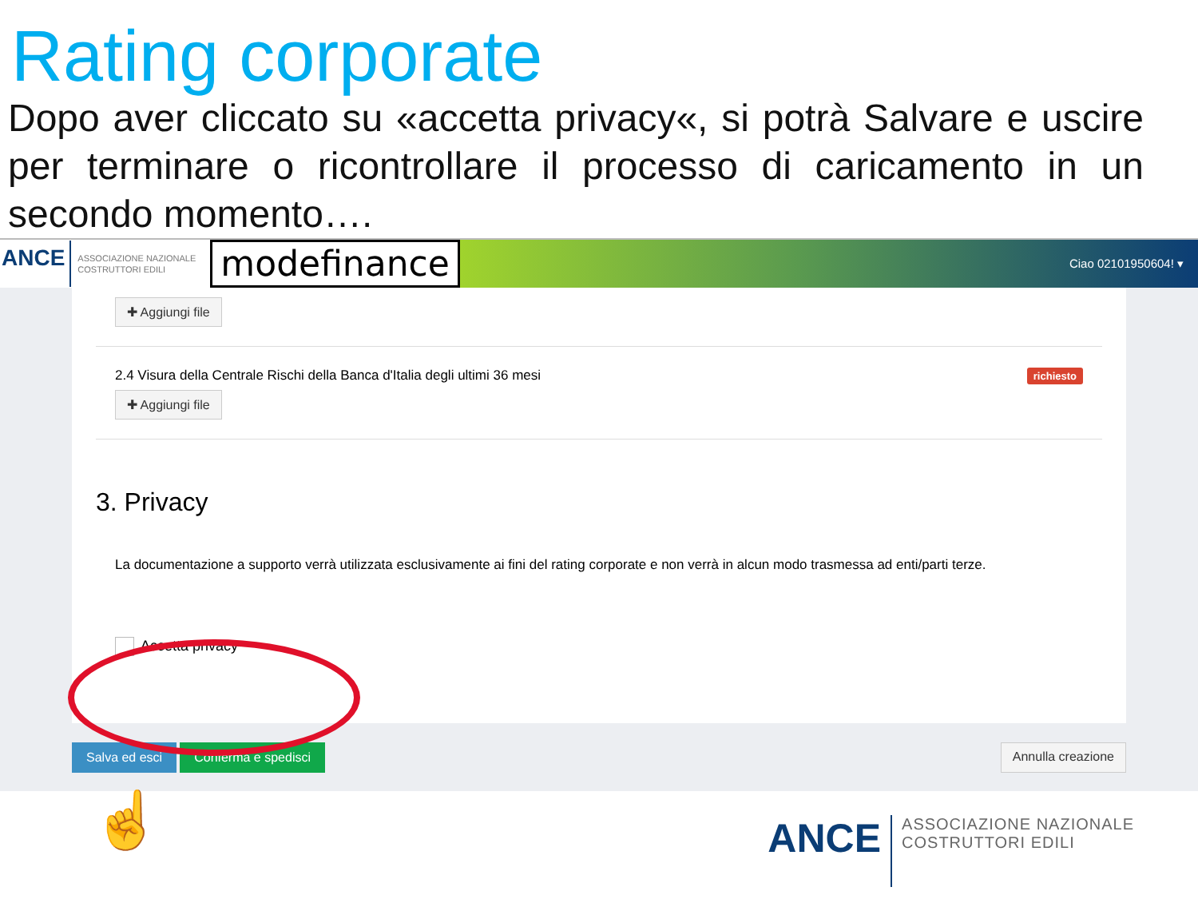Rating corporate
Dopo aver cliccato su «accetta privacy«, si potrà Salvare e uscire per terminare o ricontrollare il processo di caricamento in un secondo momento….
ANCE ASSOCIAZIONE NAZIONALE COSTRUTTORI EDILI modefinance Ciao 02101950604! ▾
✚ Aggiungi file
richiesto
2.4 Visura della Centrale Rischi della Banca d'Italia degli ultimi 36 mesi
✚ Aggiungi file
3. Privacy
La documentazione a supporto verrà utilizzata esclusivamente ai fini del rating corporate e non verrà in alcun modo trasmessa ad enti/parti terze.
Accetta privacy
Salva ed esci Conferma e spedisci Annulla creazione
☝
ANCE ASSOCIAZIONE NAZIONALE
COSTRUTTORI EDILI